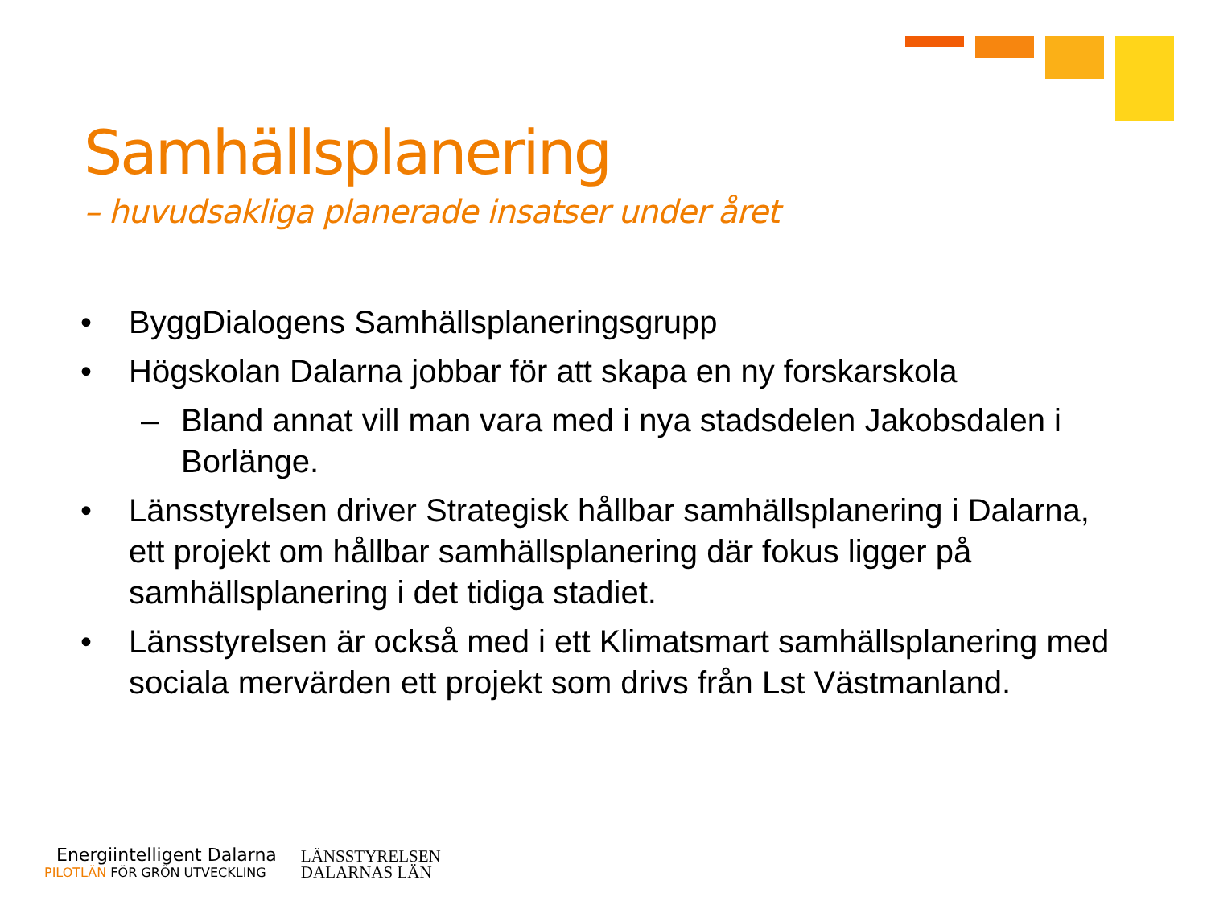Samhällsplanering
– huvudsakliga planerade insatser under året
• ByggDialogens Samhällsplaneringsgrupp
• Högskolan Dalarna jobbar för att skapa en ny forskarskola
– Bland annat vill man vara med i nya stadsdelen Jakobsdalen i Borlänge.
• Länsstyrelsen driver Strategisk hållbar samhällsplanering i Dalarna, ett projekt om hållbar samhällsplanering där fokus ligger på samhällsplanering i det tidiga stadiet.
• Länsstyrelsen är också med i ett Klimatsmart samhällsplanering med sociala mervärden ett projekt som drivs från Lst Västmanland.
Energiintelligent Dalarna
PILOTLÄN FÖR GRÖN UTVECKLING
LÄNSSTYRELSEN
DALARNAS LÄN